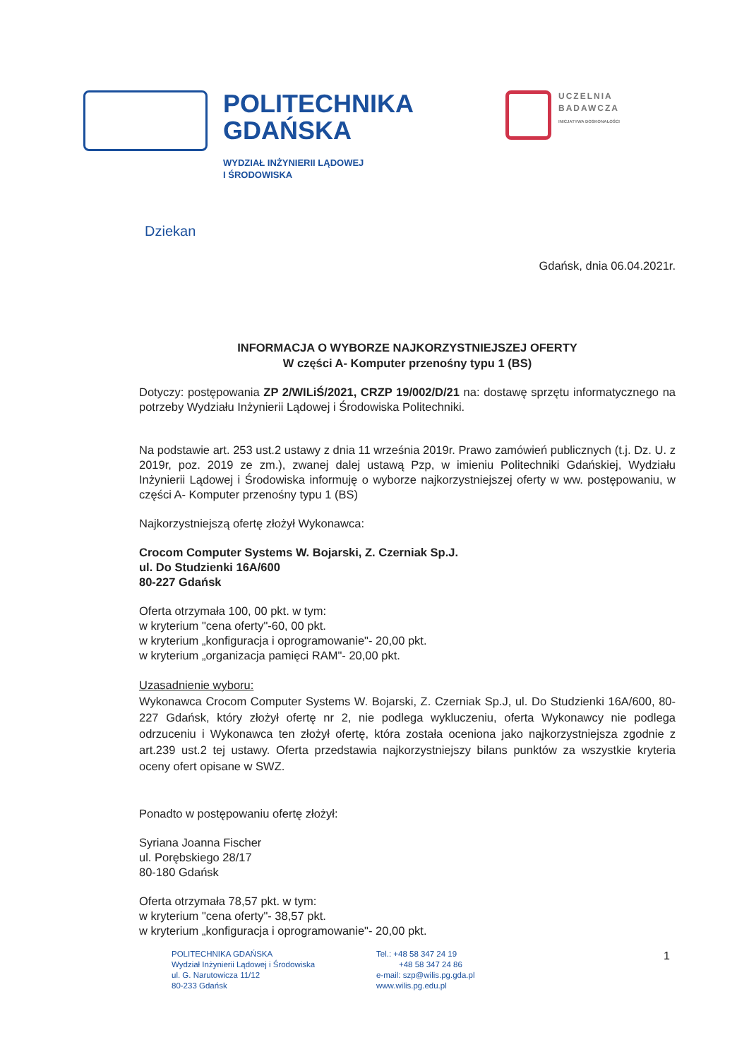POLITECHNIKA
GDAŃSKA
WYDZIAŁ INŻYNIERII LĄDOWEJ
I ŚRODOWISKA
UCZELNIA
BADAWCZA
INICJATYWA DOSKONAŁOŚCI
Dziekan
Gdańsk, dnia 06.04.2021r.
INFORMACJA O WYBORZE NAJKORZYSTNIEJSZEJ OFERTY
W części A- Komputer przenośny typu 1 (BS)
Dotyczy: postępowania ZP 2/WILiŚ/2021, CRZP 19/002/D/21 na: dostawę sprzętu informatycznego na potrzeby Wydziału Inżynierii Lądowej i Środowiska Politechniki.
Na podstawie art. 253 ust.2 ustawy z dnia 11 września 2019r. Prawo zamówień publicznych (t.j. Dz. U. z 2019r, poz. 2019 ze zm.), zwanej dalej ustawą Pzp, w imieniu Politechniki Gdańskiej, Wydziału Inżynierii Lądowej i Środowiska informuję o wyborze najkorzystniejszej oferty w ww. postępowaniu, w części A- Komputer przenośny typu 1 (BS)
Najkorzystniejszą ofertę złożył Wykonawca:
Crocom Computer Systems W. Bojarski, Z. Czerniak Sp.J.
ul. Do Studzienki 16A/600
80-227 Gdańsk
Oferta otrzymała 100, 00 pkt. w tym:
w kryterium "cena oferty"-60, 00 pkt.
w kryterium „konfiguracja i oprogramowanie"- 20,00 pkt.
w kryterium „organizacja pamięci RAM"- 20,00 pkt.
Uzasadnienie wyboru:
Wykonawca Crocom Computer Systems W. Bojarski, Z. Czerniak Sp.J, ul. Do Studzienki 16A/600, 80-227 Gdańsk, który złożył ofertę nr 2, nie podlega wykluczeniu, oferta Wykonawcy nie podlega odrzuceniu i Wykonawca ten złożył ofertę, która została oceniona jako najkorzystniejsza zgodnie z art.239 ust.2 tej ustawy. Oferta przedstawia najkorzystniejszy bilans punktów za wszystkie kryteria oceny ofert opisane w SWZ.
Ponadto w postępowaniu ofertę złożył:
Syriana Joanna Fischer
ul. Porębskiego 28/17
80-180 Gdańsk
Oferta otrzymała 78,57 pkt. w tym:
w kryterium "cena oferty"- 38,57 pkt.
w kryterium „konfiguracja i oprogramowanie"- 20,00 pkt.
POLITECHNIKA GDAŃSKA
Wydział Inżynierii Lądowej i Środowiska
ul. G. Narutowicza 11/12
80-233 Gdańsk
Tel.: +48 58 347 24 19
+48 58 347 24 86
e-mail: szp@wilis.pg.gda.pl
www.wilis.pg.edu.pl
1